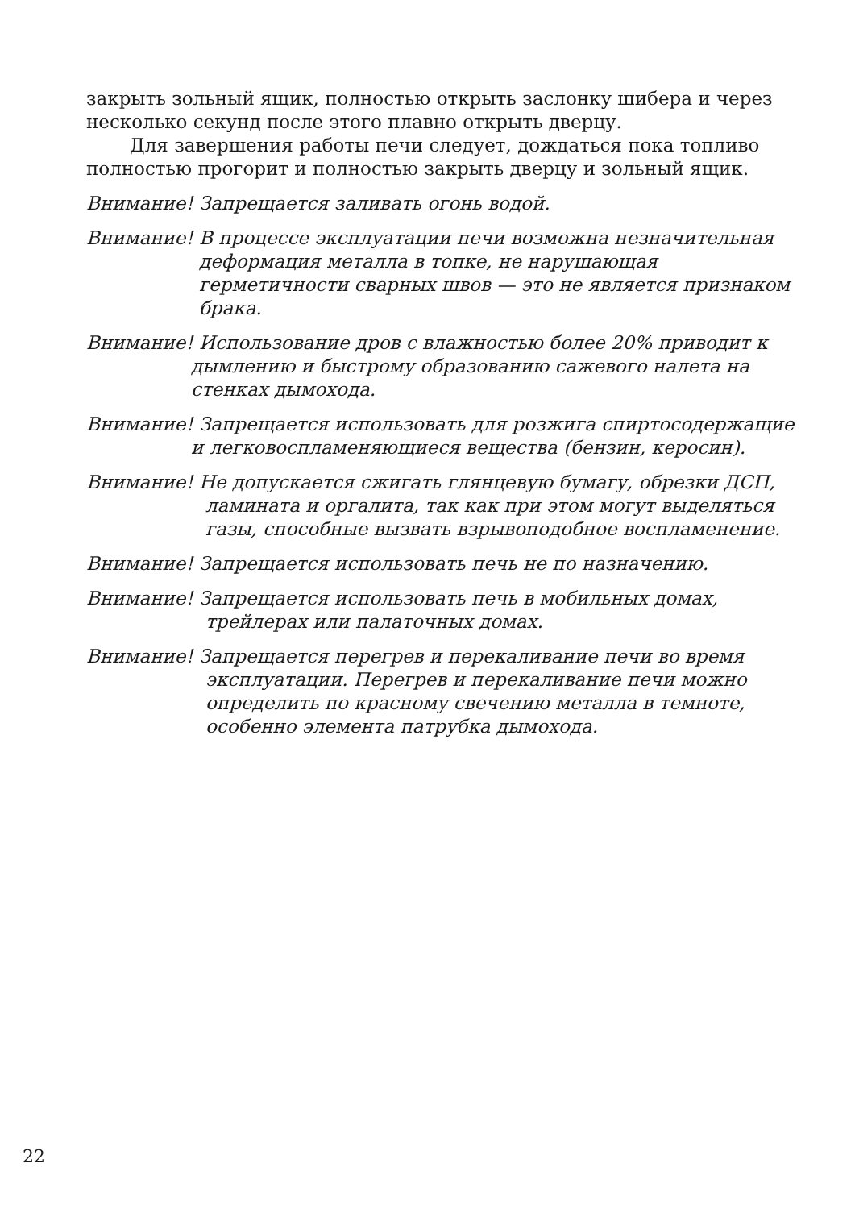закрыть зольный ящик, полностью открыть заслонку шибера и через несколько секунд после этого плавно открыть дверцу.
Для завершения работы печи следует, дождаться пока топливо полностью прогорит и полностью закрыть дверцу и зольный ящик.
Внимание! Запрещается заливать огонь водой.
Внимание! В процессе эксплуатации печи возможна незначительная деформация металла в топке, не нарушающая герметичности сварных швов — это не является признаком брака.
Внимание! Использование дров с влажностью более 20% приводит к дымлению и быстрому образованию сажевого налета на стенках дымохода.
Внимание! Запрещается использовать для розжига спиртосодержащие и легковоспламеняющиеся вещества (бензин, керосин).
Внимание! Не допускается сжигать глянцевую бумагу, обрезки ДСП, ламината и оргалита, так как при этом могут выделяться газы, способные вызвать взрывоподобное воспламенение.
Внимание! Запрещается использовать печь не по назначению.
Внимание! Запрещается использовать печь в мобильных домах, трейлерах или палаточных домах.
Внимание! Запрещается перегрев и перекаливание печи во время эксплуатации. Перегрев и перекаливание печи можно определить по красному свечению металла в темноте, особенно элемента патрубка дымохода.
22